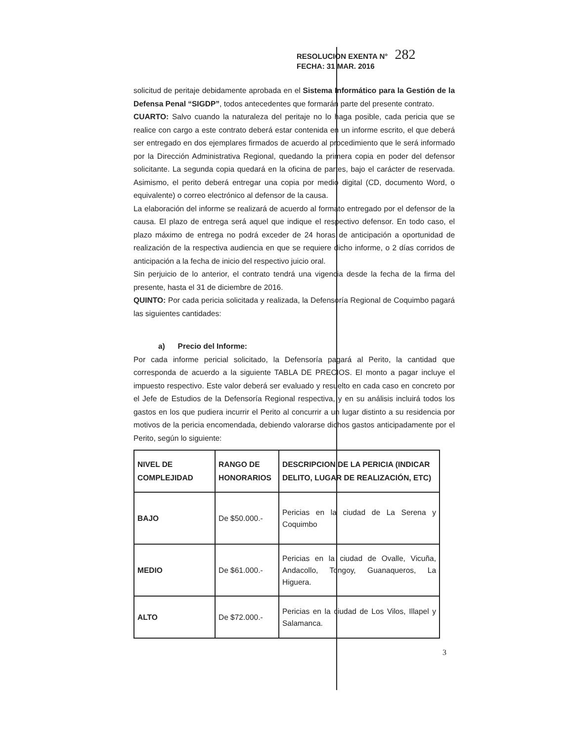RESOLUCION EXENTA N° 282
FECHA: 31 MAR. 2016
solicitud de peritaje debidamente aprobada en el Sistema Informático para la Gestión de la Defensa Penal “SIGDP”, todos antecedentes que formarán parte del presente contrato.
CUARTO: Salvo cuando la naturaleza del peritaje no lo haga posible, cada pericia que se realice con cargo a este contrato deberá estar contenida en un informe escrito, el que deberá ser entregado en dos ejemplares firmados de acuerdo al procedimiento que le será informado por la Dirección Administrativa Regional, quedando la primera copia en poder del defensor solicitante. La segunda copia quedará en la oficina de partes, bajo el carácter de reservada. Asimismo, el perito deberá entregar una copia por medio digital (CD, documento Word, o equivalente) o correo electrónico al defensor de la causa.
La elaboración del informe se realizará de acuerdo al formato entregado por el defensor de la causa. El plazo de entrega será aquel que indique el respectivo defensor. En todo caso, el plazo máximo de entrega no podrá exceder de 24 horas de anticipación a oportunidad de realización de la respectiva audiencia en que se requiere dicho informe, o 2 días corridos de anticipación a la fecha de inicio del respectivo juicio oral.
Sin perjuicio de lo anterior, el contrato tendrá una vigencia desde la fecha de la firma del presente, hasta el 31 de diciembre de 2016.
QUINTO: Por cada pericia solicitada y realizada, la Defensoría Regional de Coquimbo pagará las siguientes cantidades:
a) Precio del Informe:
Por cada informe pericial solicitado, la Defensoría pagará al Perito, la cantidad que corresponda de acuerdo a la siguiente TABLA DE PRECIOS. El monto a pagar incluye el impuesto respectivo. Este valor deberá ser evaluado y resuelto en cada caso en concreto por el Jefe de Estudios de la Defensoría Regional respectiva, y en su análisis incluirá todos los gastos en los que pudiera incurrir el Perito al concurrir a un lugar distinto a su residencia por motivos de la pericia encomendada, debiendo valorarse dichos gastos anticipadamente por el Perito, según lo siguiente:
| NIVEL DE COMPLEJIDAD | RANGO DE HONORARIOS | DESCRIPCION DE LA PERICIA (INDICAR DELITO, LUGAR DE REALIZACIÓN, ETC) |
| --- | --- | --- |
| BAJO | De $50.000.- | Pericias en la ciudad de La Serena y Coquimbo |
| MEDIO | De $61.000.- | Pericias en la ciudad de Ovalle, Vicuña, Andacollo, Tongoy, Guanaqueros, La Higuera. |
| ALTO | De $72.000.- | Pericias en la ciudad de Los Vilos, Illapel y Salamanca. |
3